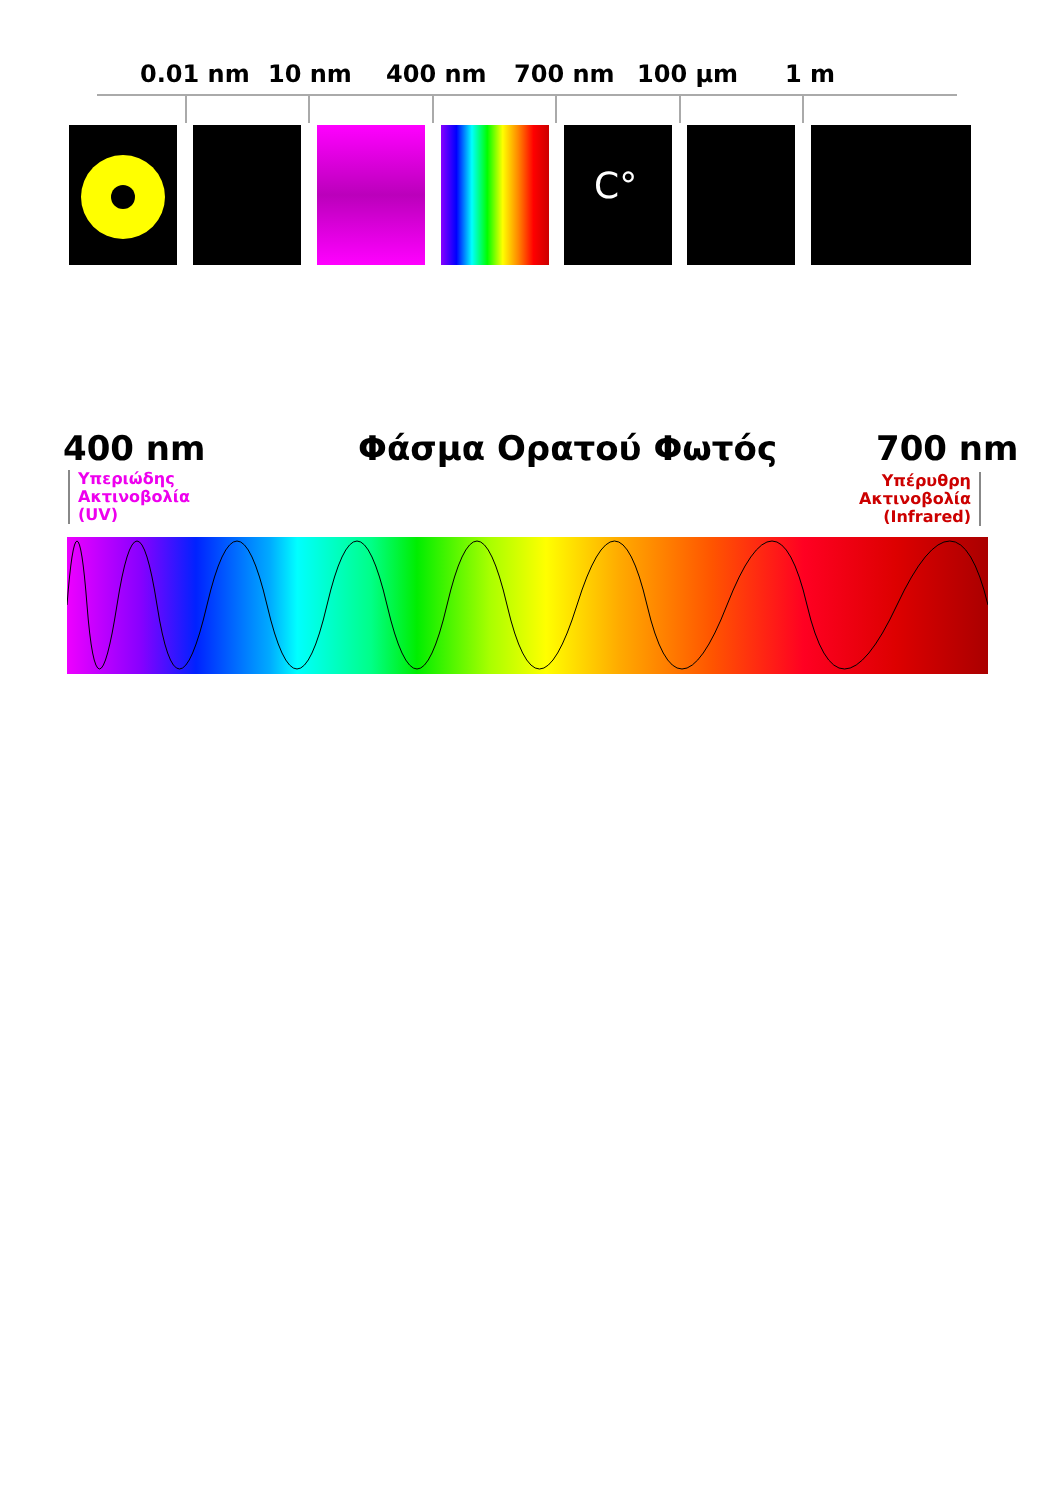0.01 nm 10 nm 400 nm 700 nm 100 μm 1 m
C°
400 nm Φάσμα Ορατού Φωτός 700 nm
Υπεριώδης
Ακτινοβολία
(UV)
Υπέρυθρη
Ακτινοβολία
(Infrared)